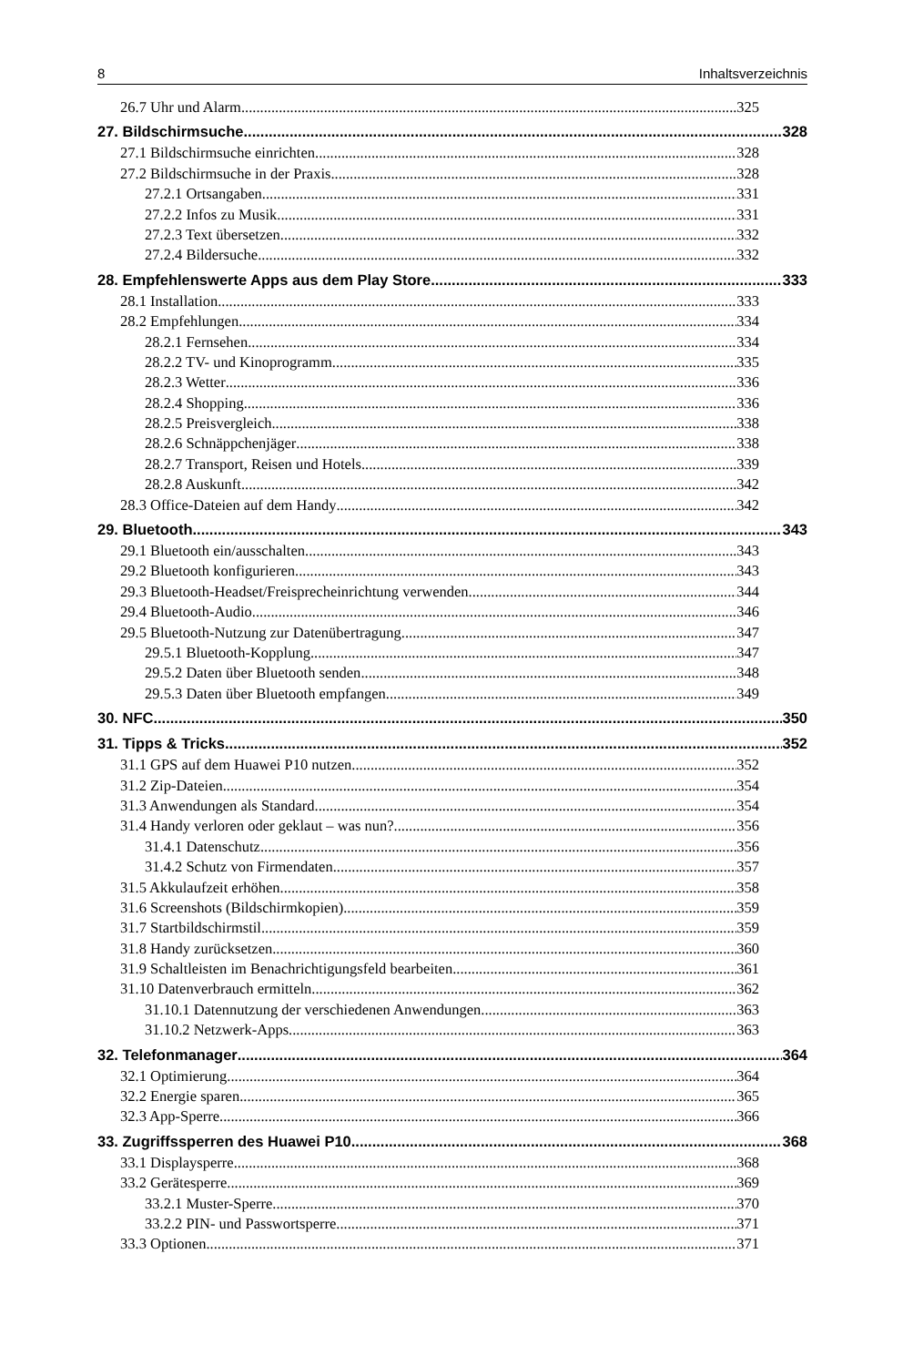8 Inhaltsverzeichnis
26.7 Uhr und Alarm 325
27. Bildschirmsuche 328
27.1 Bildschirmsuche einrichten 328
27.2 Bildschirmsuche in der Praxis 328
27.2.1 Ortsangaben 331
27.2.2 Infos zu Musik 331
27.2.3 Text übersetzen 332
27.2.4 Bildersuche 332
28. Empfehlenswerte Apps aus dem Play Store 333
28.1 Installation 333
28.2 Empfehlungen 334
28.2.1 Fernsehen 334
28.2.2 TV- und Kinoprogramm 335
28.2.3 Wetter 336
28.2.4 Shopping 336
28.2.5 Preisvergleich 338
28.2.6 Schnäppchenjäger 338
28.2.7 Transport, Reisen und Hotels 339
28.2.8 Auskunft 342
28.3 Office-Dateien auf dem Handy 342
29. Bluetooth 343
29.1 Bluetooth ein/ausschalten 343
29.2 Bluetooth konfigurieren 343
29.3 Bluetooth-Headset/Freisprecheinrichtung verwenden 344
29.4 Bluetooth-Audio 346
29.5 Bluetooth-Nutzung zur Datenübertragung 347
29.5.1 Bluetooth-Kopplung 347
29.5.2 Daten über Bluetooth senden 348
29.5.3 Daten über Bluetooth empfangen 349
30. NFC 350
31. Tipps & Tricks 352
31.1 GPS auf dem Huawei P10 nutzen 352
31.2 Zip-Dateien 354
31.3 Anwendungen als Standard 354
31.4 Handy verloren oder geklaut – was nun? 356
31.4.1 Datenschutz 356
31.4.2 Schutz von Firmendaten 357
31.5 Akkulaufzeit erhöhen 358
31.6 Screenshots (Bildschirmkopien) 359
31.7 Startbildschirmstil 359
31.8 Handy zurücksetzen 360
31.9 Schaltleisten im Benachrichtigungsfeld bearbeiten 361
31.10 Datenverbrauch ermitteln 362
31.10.1 Datennutzung der verschiedenen Anwendungen 363
31.10.2 Netzwerk-Apps 363
32. Telefonmanager 364
32.1 Optimierung 364
32.2 Energie sparen 365
32.3 App-Sperre 366
33. Zugriffssperren des Huawei P10 368
33.1 Displaysperre 368
33.2 Gerätesperre 369
33.2.1 Muster-Sperre 370
33.2.2 PIN- und Passwortsperre 371
33.3 Optionen 371